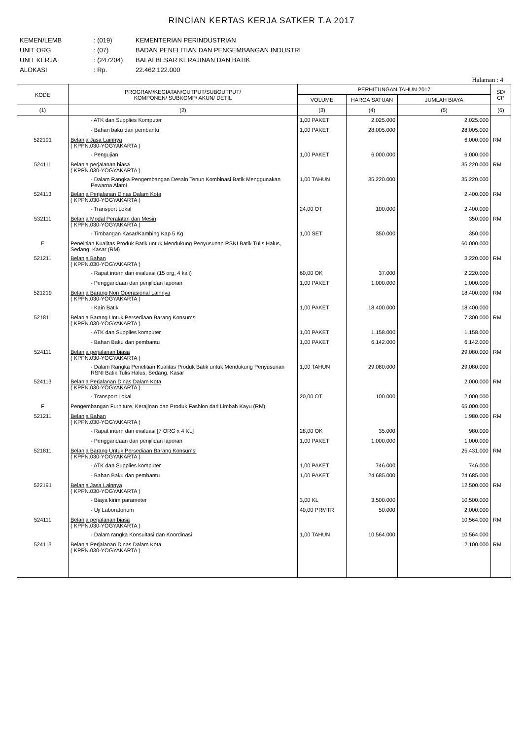RINCIAN KERTAS KERJA SATKER T.A 2017
KEMEN/LEMB: (019) KEMENTERIAN PERINDUSTRIAN
UNIT ORG: (07) BADAN PENELITIAN DAN PENGEMBANGAN INDUSTRI
UNIT KERJA: (247204) BALAI BESAR KERAJINAN DAN BATIK
ALOKASI: Rp. 22.462.122.000
Halaman : 4
| KODE | PROGRAM/KEGIATAN/OUTPUT/SUBOUTPUT/ KOMPONEN/ SUBKOMP/ AKUN/ DETIL | PERHITUNGAN TAHUN 2017 | | | SD/ CP |
| --- | --- | --- | --- | --- | --- |
| | | VOLUME | HARGA SATUAN | JUMLAH BIAYA | |
| (1) | (2) | (3) | (4) | (5) | (6) |
| | - ATK dan Supplies Komputer | 1,00 PAKET | 2.025.000 | 2.025.000 | |
| | - Bahan baku dan pembantu | 1,00 PAKET | 28.005.000 | 28.005.000 | |
| 522191 | Belanja Jasa Lainnya ( KPPN.030-YOGYAKARTA ) | | | 6.000.000 | RM |
| | - Pengujian | 1,00 PAKET | 6.000.000 | 6.000.000 | |
| 524111 | Belanja perjalanan biasa ( KPPN.030-YOGYAKARTA ) | | | 35.220.000 | RM |
| | - Dalam Rangka Pengembangan Desain Tenun Kombinasi Batik Menggunakan Pewarna Alami | 1,00 TAHUN | 35.220.000 | 35.220.000 | |
| 524113 | Belanja Perjalanan Dinas Dalam Kota ( KPPN.030-YOGYAKARTA ) | | | 2.400.000 | RM |
| | - Transport Lokal | 24,00 OT | 100.000 | 2.400.000 | |
| 532111 | Belanja Modal Peralatan dan Mesin ( KPPN.030-YOGYAKARTA ) | | | 350.000 | RM |
| | - Timbangan Kasar/Kambing Kap 5 Kg | 1,00 SET | 350.000 | 350.000 | |
| E | Penelitian Kualitas Produk Batik untuk Mendukung Penyusunan RSNI Batik Tulis Halus, Sedang, Kasar (RM) | | | 60.000.000 | |
| 521211 | Belanja Bahan ( KPPN.030-YOGYAKARTA ) | | | 3.220.000 | RM |
| | - Rapat intern dan evaluasi (15 org, 4 kali) | 60,00 OK | 37.000 | 2.220.000 | |
| | - Penggandaan dan penjilidan laporan | 1,00 PAKET | 1.000.000 | 1.000.000 | |
| 521219 | Belanja Barang Non Operasional Lainnya ( KPPN.030-YOGYAKARTA ) | | | 18.400.000 | RM |
| | - Kain Batik | 1,00 PAKET | 18.400.000 | 18.400.000 | |
| 521811 | Belanja Barang Untuk Persediaan Barang Konsumsi ( KPPN.030-YOGYAKARTA ) | | | 7.300.000 | RM |
| | - ATK dan Supplies komputer | 1,00 PAKET | 1.158.000 | 1.158.000 | |
| | - Bahan Baku dan pembantu | 1,00 PAKET | 6.142.000 | 6.142.000 | |
| 524111 | Belanja perjalanan biasa ( KPPN.030-YOGYAKARTA ) | | | 29.080.000 | RM |
| | - Dalam Rangka Penelitian Kualitas Produk Batik untuk Mendukung Penyusunan RSNI Batik Tulis Halus, Sedang, Kasar | 1,00 TAHUN | 29.080.000 | 29.080.000 | |
| 524113 | Belanja Perjalanan Dinas Dalam Kota ( KPPN.030-YOGYAKARTA ) | | | 2.000.000 | RM |
| | - Transport Lokal | 20,00 OT | 100.000 | 2.000.000 | |
| F | Pengembangan Furniture, Kerajinan dan Produk Fashion dari Limbah Kayu (RM) | | | 65.000.000 | |
| 521211 | Belanja Bahan ( KPPN.030-YOGYAKARTA ) | | | 1.980.000 | RM |
| | - Rapat intern dan evaluasi [7 ORG x 4 KL] | 28,00 OK | 35.000 | 980.000 | |
| | - Penggandaan dan penjilidan laporan | 1,00 PAKET | 1.000.000 | 1.000.000 | |
| 521811 | Belanja Barang Untuk Persediaan Barang Konsumsi ( KPPN.030-YOGYAKARTA ) | | | 25.431.000 | RM |
| | - ATK dan Supplies komputer | 1,00 PAKET | 746.000 | 746.000 | |
| | - Bahan Baku dan pembantu | 1,00 PAKET | 24.685.000 | 24.685.000 | |
| 522191 | Belanja Jasa Lainnya ( KPPN.030-YOGYAKARTA ) | | | 12.500.000 | RM |
| | - Biaya kirim parameter | 3,00 KL | 3.500.000 | 10.500.000 | |
| | - Uji Laboratorium | 40,00 PRMTR | 50.000 | 2.000.000 | |
| 524111 | Belanja perjalanan biasa ( KPPN.030-YOGYAKARTA ) | | | 10.564.000 | RM |
| | - Dalam rangka Konsultasi dan Koordinasi | 1,00 TAHUN | 10.564.000 | 10.564.000 | |
| 524113 | Belanja Perjalanan Dinas Dalam Kota ( KPPN.030-YOGYAKARTA ) | | | 2.100.000 | RM |